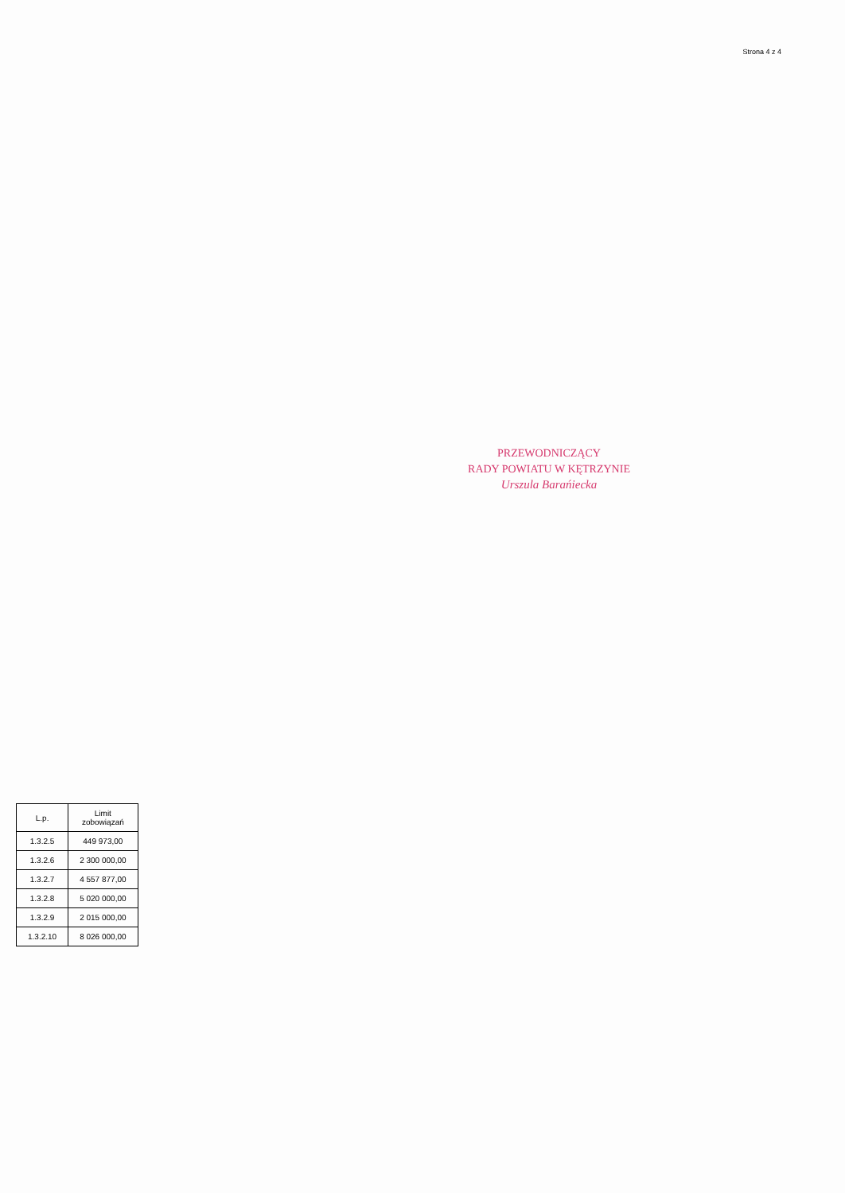Strona 4 z 4
PRZEWODNICZĄCY
RADY POWIATU W KĘTRZYNIE
Urszula Barańiecka
| L.p. | Limit zobowiązań |
| --- | --- |
| 1.3.2.5 | 449 973,00 |
| 1.3.2.6 | 2 300 000,00 |
| 1.3.2.7 | 4 557 877,00 |
| 1.3.2.8 | 5 020 000,00 |
| 1.3.2.9 | 2 015 000,00 |
| 1.3.2.10 | 8 026 000,00 |